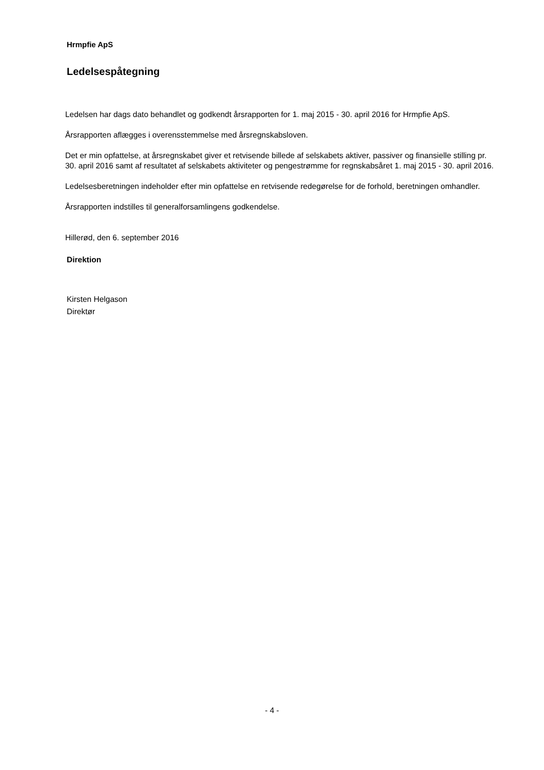Hrmpfie ApS
Ledelsespåtegning
Ledelsen har dags dato behandlet og godkendt årsrapporten for 1. maj 2015 - 30. april 2016 for Hrmpfie ApS.
Årsrapporten aflægges i overensstemmelse med årsregnskabsloven.
Det er min opfattelse, at årsregnskabet giver et retvisende billede af selskabets aktiver, passiver og finansielle stilling pr. 30. april 2016 samt af resultatet af selskabets aktiviteter og pengestrømme for regnskabsåret 1. maj 2015 - 30. april 2016.
Ledelsesberetningen indeholder efter min opfattelse en retvisende redegørelse for de forhold, beretningen omhandler.
Årsrapporten indstilles til generalforsamlingens godkendelse.
Hillerød, den 6. september 2016
Direktion
Kirsten Helgason
Direktør
- 4 -